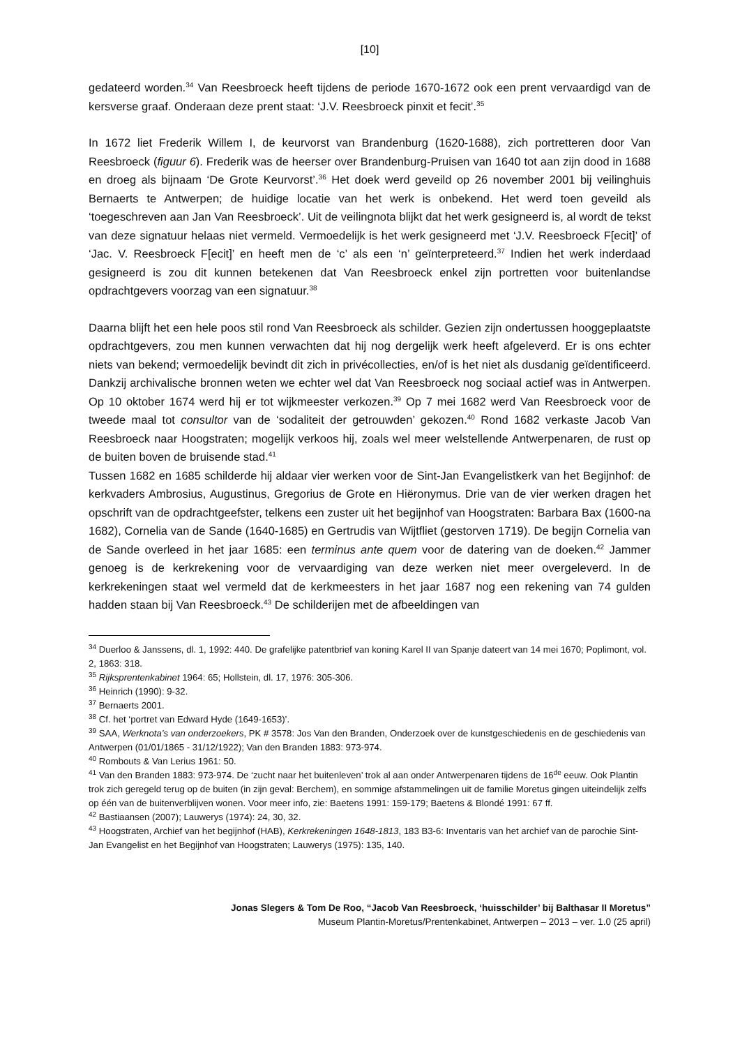[10]
gedateerd worden.<sup>34</sup> Van Reesbroeck heeft tijdens de periode 1670-1672 ook een prent vervaardigd van de kersverse graaf. Onderaan deze prent staat: ‘J.V. Reesbroeck pinxit et fecit’.<sup>35</sup>
In 1672 liet Frederik Willem I, de keurvorst van Brandenburg (1620-1688), zich portretteren door Van Reesbroeck (figuur 6). Frederik was de heerser over Brandenburg-Pruisen van 1640 tot aan zijn dood in 1688 en droeg als bijnaam ‘De Grote Keurvorst’.<sup>36</sup> Het doek werd geveild op 26 november 2001 bij veilinghuis Bernaerts te Antwerpen; de huidige locatie van het werk is onbekend. Het werd toen geveild als ‘toegeschreven aan Jan Van Reesbroeck’. Uit de veilingnota blijkt dat het werk gesigneerd is, al wordt de tekst van deze signatuur helaas niet vermeld. Vermoedelijk is het werk gesigneerd met ‘J.V. Reesbroeck F[ecit]’ of ‘Jac. V. Reesbroeck F[ecit]’ en heeft men de ‘c’ als een ‘n’ geïnterpreteerd.<sup>37</sup> Indien het werk inderdaad gesigneerd is zou dit kunnen betekenen dat Van Reesbroeck enkel zijn portretten voor buitenlandse opdrachtgevers voorzag van een signatuur.<sup>38</sup>
Daarna blijft het een hele poos stil rond Van Reesbroeck als schilder. Gezien zijn ondertussen hooggeplaatste opdrachtgevers, zou men kunnen verwachten dat hij nog dergelijk werk heeft afgeleverd. Er is ons echter niets van bekend; vermoedelijk bevindt dit zich in privécollecties, en/of is het niet als dusdanig geïdentificeerd. Dankzij archivalische bronnen weten we echter wel dat Van Reesbroeck nog sociaal actief was in Antwerpen. Op 10 oktober 1674 werd hij er tot wijkmeester verkozen.<sup>39</sup> Op 7 mei 1682 werd Van Reesbroeck voor de tweede maal tot consultor van de ‘sodaliteit der getrouwden’ gekozen.<sup>40</sup> Rond 1682 verkaste Jacob Van Reesbroeck naar Hoogstraten; mogelijk verkoos hij, zoals wel meer welstellende Antwerpenaren, de rust op de buiten boven de bruisende stad.<sup>41</sup>
Tussen 1682 en 1685 schilderde hij aldaar vier werken voor de Sint-Jan Evangelistkerk van het Begijnhof: de kerkvaders Ambrosius, Augustinus, Gregorius de Grote en Hiëronymus. Drie van de vier werken dragen het opschrift van de opdrachtgeefster, telkens een zuster uit het begijnhof van Hoogstraten: Barbara Bax (1600-na 1682), Cornelia van de Sande (1640-1685) en Gertrudis van Wijtfliet (gestorven 1719). De begijn Cornelia van de Sande overleed in het jaar 1685: een terminus ante quem voor de datering van de doeken.<sup>42</sup> Jammer genoeg is de kerkrekening voor de vervaardiging van deze werken niet meer overgeleverd. In de kerkrekeningen staat wel vermeld dat de kerkmeesters in het jaar 1687 nog een rekening van 74 gulden hadden staan bij Van Reesbroeck.<sup>43</sup> De schilderijen met de afbeeldingen van
<sup>34</sup> Duerloo & Janssens, dl. 1, 1992: 440. De grafelijke patentbrief van koning Karel II van Spanje dateert van 14 mei 1670; Poplimont, vol. 2, 1863: 318.
<sup>35</sup> Rijksprentenkabinet 1964: 65; Hollstein, dl. 17, 1976: 305-306.
<sup>36</sup> Heinrich (1990): 9-32.
<sup>37</sup> Bernaerts 2001.
<sup>38</sup> Cf. het ‘portret van Edward Hyde (1649-1653)’.
<sup>39</sup> SAA, Werknota’s van onderzoekers, PK # 3578: Jos Van den Branden, Onderzoek over de kunstgeschiedenis en de geschiedenis van Antwerpen (01/01/1865 - 31/12/1922); Van den Branden 1883: 973-974.
<sup>40</sup> Rombouts & Van Lerius 1961: 50.
<sup>41</sup> Van den Branden 1883: 973-974. De ‘zucht naar het buitenleven’ trok al aan onder Antwerpenaren tijdens de 16<sup>de</sup> eeuw. Ook Plantin trok zich geregeld terug op de buiten (in zijn geval: Berchem), en sommige afstammelingen uit de familie Moretus gingen uiteindelijk zelfs op één van de buitenverblijven wonen. Voor meer info, zie: Baetens 1991: 159-179; Baetens & Blondé 1991: 67 ff.
<sup>42</sup> Bastiaansen (2007); Lauwerys (1974): 24, 30, 32.
<sup>43</sup> Hoogstraten, Archief van het begijnhof (HAB), Kerkrekeningen 1648-1813, 183 B3-6: Inventaris van het archief van de parochie Sint-Jan Evangelist en het Begijnhof van Hoogstraten; Lauwerys (1975): 135, 140.
Jonas Slegers & Tom De Roo, “Jacob Van Reesbroeck, ‘huisschilder’ bij Balthasar II Moretus”
Museum Plantin-Moretus/Prentenkabinet, Antwerpen – 2013 – ver. 1.0 (25 april)